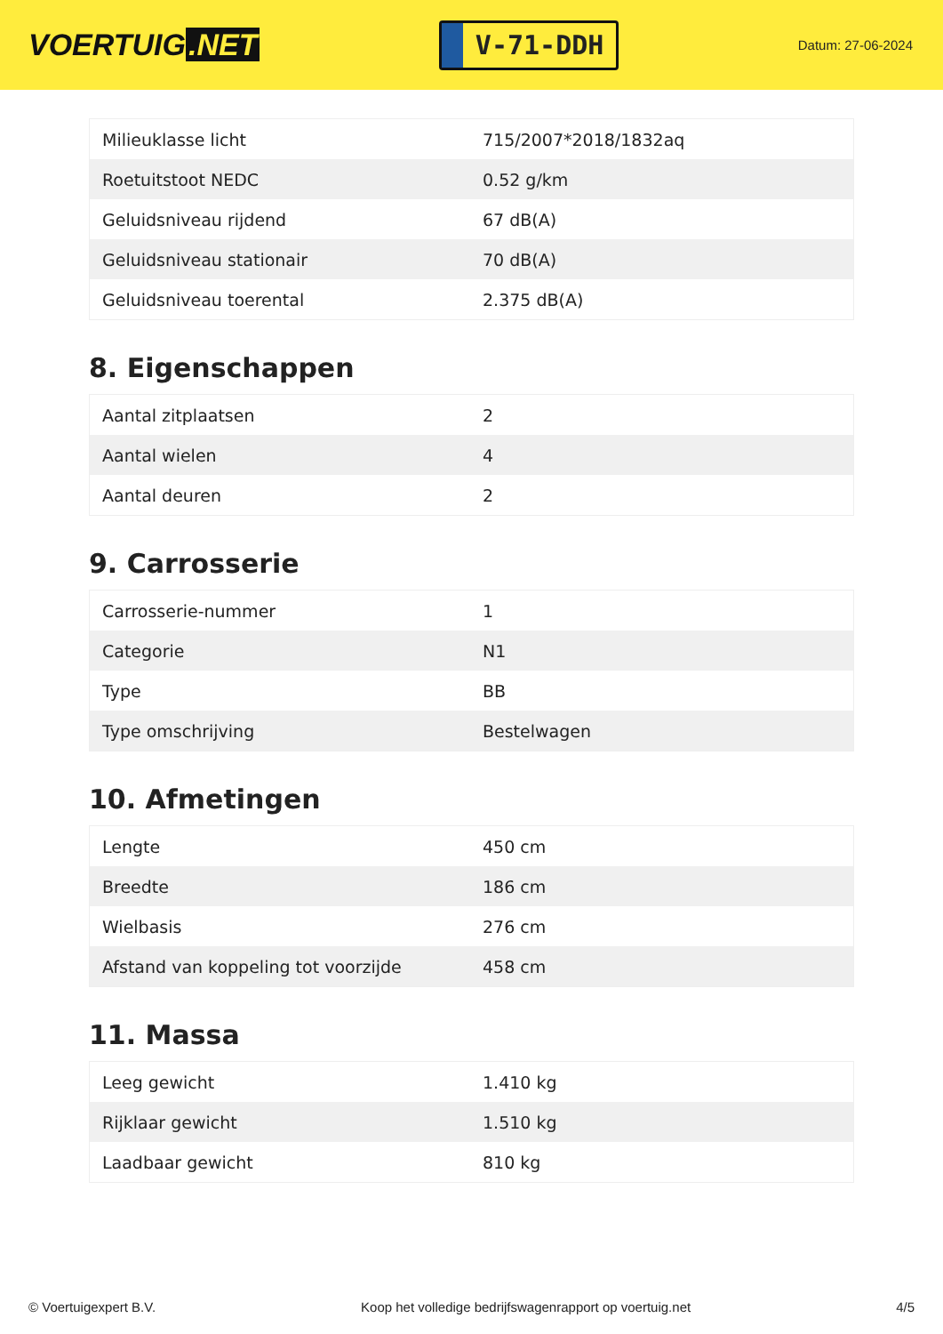VOERTUIG.NET
V-71-DDH
Datum: 27-06-2024
| Milieuklasse licht | 715/2007*2018/1832aq |
| Roetuitstoot NEDC | 0.52 g/km |
| Geluidsniveau rijdend | 67 dB(A) |
| Geluidsniveau stationair | 70 dB(A) |
| Geluidsniveau toerental | 2.375 dB(A) |
8. Eigenschappen
| Aantal zitplaatsen | 2 |
| Aantal wielen | 4 |
| Aantal deuren | 2 |
9. Carrosserie
| Carrosserie-nummer | 1 |
| Categorie | N1 |
| Type | BB |
| Type omschrijving | Bestelwagen |
10. Afmetingen
| Lengte | 450 cm |
| Breedte | 186 cm |
| Wielbasis | 276 cm |
| Afstand van koppeling tot voorzijde | 458 cm |
11. Massa
| Leeg gewicht | 1.410 kg |
| Rijklaar gewicht | 1.510 kg |
| Laadbaar gewicht | 810 kg |
© Voertuigexpert B.V. Koop het volledige bedrijfswagenrapport op voertuig.net 4/5